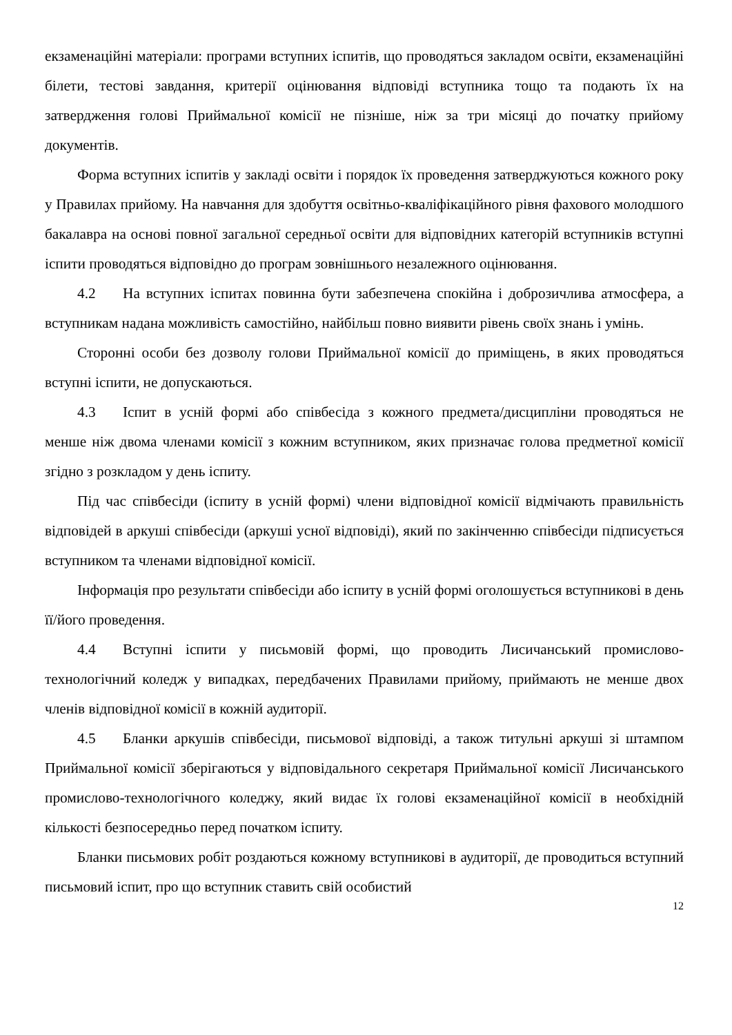екзаменаційні матеріали: програми вступних іспитів, що проводяться закладом освіти, екзаменаційні білети, тестові завдання, критерії оцінювання відповіді вступника тощо та подають їх на затвердження голові Приймальної комісії не пізніше, ніж за три місяці до початку прийому документів.
Форма вступних іспитів у закладі освіти і порядок їх проведення затверджуються кожного року у Правилах прийому. На навчання для здобуття освітньо-кваліфікаційного рівня фахового молодшого бакалавра на основі повної загальної середньої освіти для відповідних категорій вступників вступні іспити проводяться відповідно до програм зовнішнього незалежного оцінювання.
4.2 На вступних іспитах повинна бути забезпечена спокійна і доброзичлива атмосфера, а вступникам надана можливість самостійно, найбільш повно виявити рівень своїх знань і умінь.
Сторонні особи без дозволу голови Приймальної комісії до приміщень, в яких проводяться вступні іспити, не допускаються.
4.3 Іспит в усній формі або співбесіда з кожного предмета/дисципліни проводяться не менше ніж двома членами комісії з кожним вступником, яких призначає голова предметної комісії згідно з розкладом у день іспиту.
Під час співбесіди (іспиту в усній формі) члени відповідної комісії відмічають правильність відповідей в аркуші співбесіди (аркуші усної відповіді), який по закінченню співбесіди підписується вступником та членами відповідної комісії.
Інформація про результати співбесіди або іспиту в усній формі оголошується вступникові в день її/його проведення.
4.4 Вступні іспити у письмовій формі, що проводить Лисичанський промислово-технологічний коледж у випадках, передбачених Правилами прийому, приймають не менше двох членів відповідної комісії в кожній аудиторії.
4.5 Бланки аркушів співбесіди, письмової відповіді, а також титульні аркуші зі штампом Приймальної комісії зберігаються у відповідального секретаря Приймальної комісії Лисичанського промислово-технологічного коледжу, який видає їх голові екзаменаційної комісії в необхідній кількості безпосередньо перед початком іспиту.
Бланки письмових робіт роздаються кожному вступникові в аудиторії, де проводиться вступний письмовий іспит, про що вступник ставить свій особистий
12